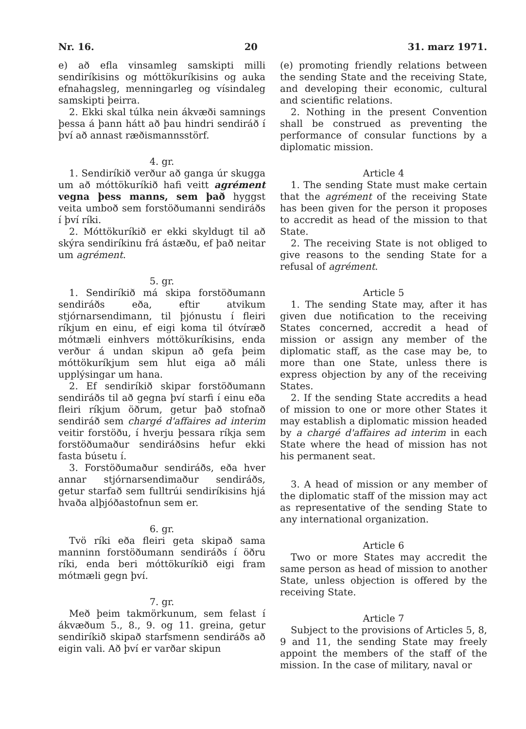Nr. 16. 20 31. marz 1971.
e) að efla vinsamleg samskipti milli sendiríkisins og móttökuríkisins og auka efnahagsleg, menningarleg og vísindaleg samskipti þeirra.
2. Ekki skal túlka nein ákvæði samnings þessa á þann hátt að þau hindri sendiráð í því að annast ræðismannsstörf.
4. gr.
1. Sendiríkið verður að ganga úr skugga um að móttökuríkið hafi veitt agrément vegna þess manns, sem það hyggst veita umboð sem forstöðumanni sendiráðs í því ríki.
2. Móttökuríkið er ekki skyldugt til að skýra sendiríkinu frá ástæðu, ef það neitar um agrément.
5. gr.
1. Sendiríkið má skipa forstöðumann sendiráðs eða, eftir atvikum stjórnarsendimann, til þjónustu í fleiri ríkjum en einu, ef eigi koma til ótvíræð mótmæli einhvers móttökuríkisins, enda verður á undan skipun að gefa þeim móttökuríkjum sem hlut eiga að máli upplýsingar um hana.
2. Ef sendiríkið skipar forstöðumann sendiráðs til að gegna því starfi í einu eða fleiri ríkjum öðrum, getur það stofnað sendiráð sem chargé d'affaires ad interim veitir forstöðu, í hverju þessara ríkja sem forstöðumaður sendiráðsins hefur ekki fasta búsetu í.
3. Forstöðumaður sendiráðs, eða hver annar stjórnarsendimaður sendiráðs, getur starfað sem fulltrúi sendiríkisins hjá hvaða alþjóðastofnun sem er.
6. gr.
Tvö ríki eða fleiri geta skipað sama manninn forstöðumann sendiráðs í öðru ríki, enda beri móttökuríkið eigi fram mótmæli gegn því.
7. gr.
Með þeim takmörkunum, sem felast í ákvæðum 5., 8., 9. og 11. greina, getur sendiríkið skipað starfsmenn sendiráðs að eigin vali. Að því er varðar skipun
(e) promoting friendly relations between the sending State and the receiving State, and developing their economic, cultural and scientific relations.
2. Nothing in the present Convention shall be construed as preventing the performance of consular functions by a diplomatic mission.
Article 4
1. The sending State must make certain that the agrément of the receiving State has been given for the person it proposes to accredit as head of the mission to that State.
2. The receiving State is not obliged to give reasons to the sending State for a refusal of agrément.
Article 5
1. The sending State may, after it has given due notification to the receiving States concerned, accredit a head of mission or assign any member of the diplomatic staff, as the case may be, to more than one State, unless there is express objection by any of the receiving States.
2. If the sending State accredits a head of mission to one or more other States it may establish a diplomatic mission headed by a chargé d'affaires ad interim in each State where the head of mission has not his permanent seat.
3. A head of mission or any member of the diplomatic staff of the mission may act as representative of the sending State to any international organization.
Article 6
Two or more States may accredit the same person as head of mission to another State, unless objection is offered by the receiving State.
Article 7
Subject to the provisions of Articles 5, 8, 9 and 11, the sending State may freely appoint the members of the staff of the mission. In the case of military, naval or